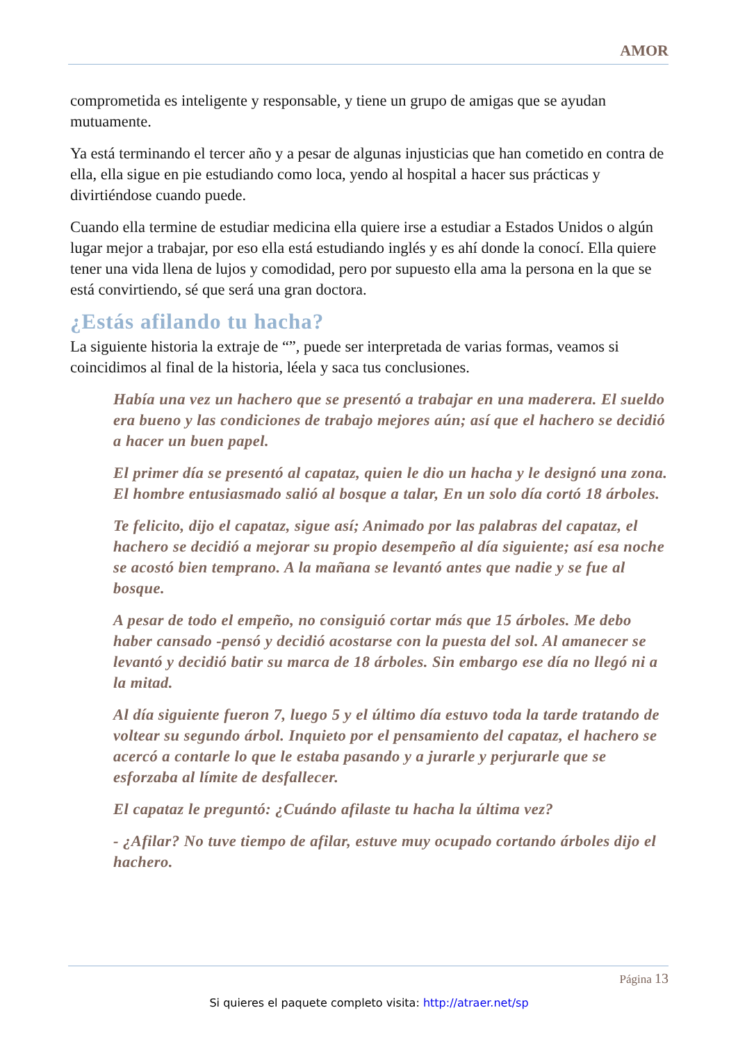AMOR
comprometida es inteligente y responsable, y tiene un grupo de amigas que se ayudan mutuamente.
Ya está terminando el tercer año y a pesar de algunas injusticias que han cometido en contra de ella, ella sigue en pie estudiando como loca, yendo al hospital a hacer sus prácticas y divirtiéndose cuando puede.
Cuando ella termine de estudiar medicina ella quiere irse a estudiar a Estados Unidos o algún lugar mejor a trabajar, por eso ella está estudiando inglés y es ahí donde la conocí. Ella quiere tener una vida llena de lujos y comodidad, pero por supuesto ella ama la persona en la que se está convirtiendo, sé que será una gran doctora.
¿Estás afilando tu hacha?
La siguiente historia la extraje de “”, puede ser interpretada de varias formas, veamos si coincidimos al final de la historia, léela y saca tus conclusiones.
Había una vez un hachero que se presentó a trabajar en una maderera. El sueldo era bueno y las condiciones de trabajo mejores aún; así que el hachero se decidió a hacer un buen papel.
El primer día se presentó al capataz, quien le dio un hacha y le designó una zona. El hombre entusiasmado salió al bosque a talar, En un solo día cortó 18 árboles.
Te felicito, dijo el capataz, sigue así; Animado por las palabras del capataz, el hachero se decidió a mejorar su propio desempeño al día siguiente; así esa noche se acostó bien temprano. A la mañana se levantó antes que nadie y se fue al bosque.
A pesar de todo el empeño, no consiguió cortar más que 15 árboles. Me debo haber cansado -pensó y decidió acostarse con la puesta del sol. Al amanecer se levantó y decidió batir su marca de 18 árboles. Sin embargo ese día no llegó ni a la mitad.
Al día siguiente fueron 7, luego 5 y el último día estuvo toda la tarde tratando de voltear su segundo árbol. Inquieto por el pensamiento del capataz, el hachero se acercó a contarle lo que le estaba pasando y a jurarle y perjurarle que se esforzaba al límite de desfallecer.
El capataz le preguntó: ¿Cuándo afilaste tu hacha la última vez?
- ¿Afilar? No tuve tiempo de afilar, estuve muy ocupado cortando árboles dijo el hachero.
Página 13
Si quieres el paquete completo visita: http://atraer.net/sp